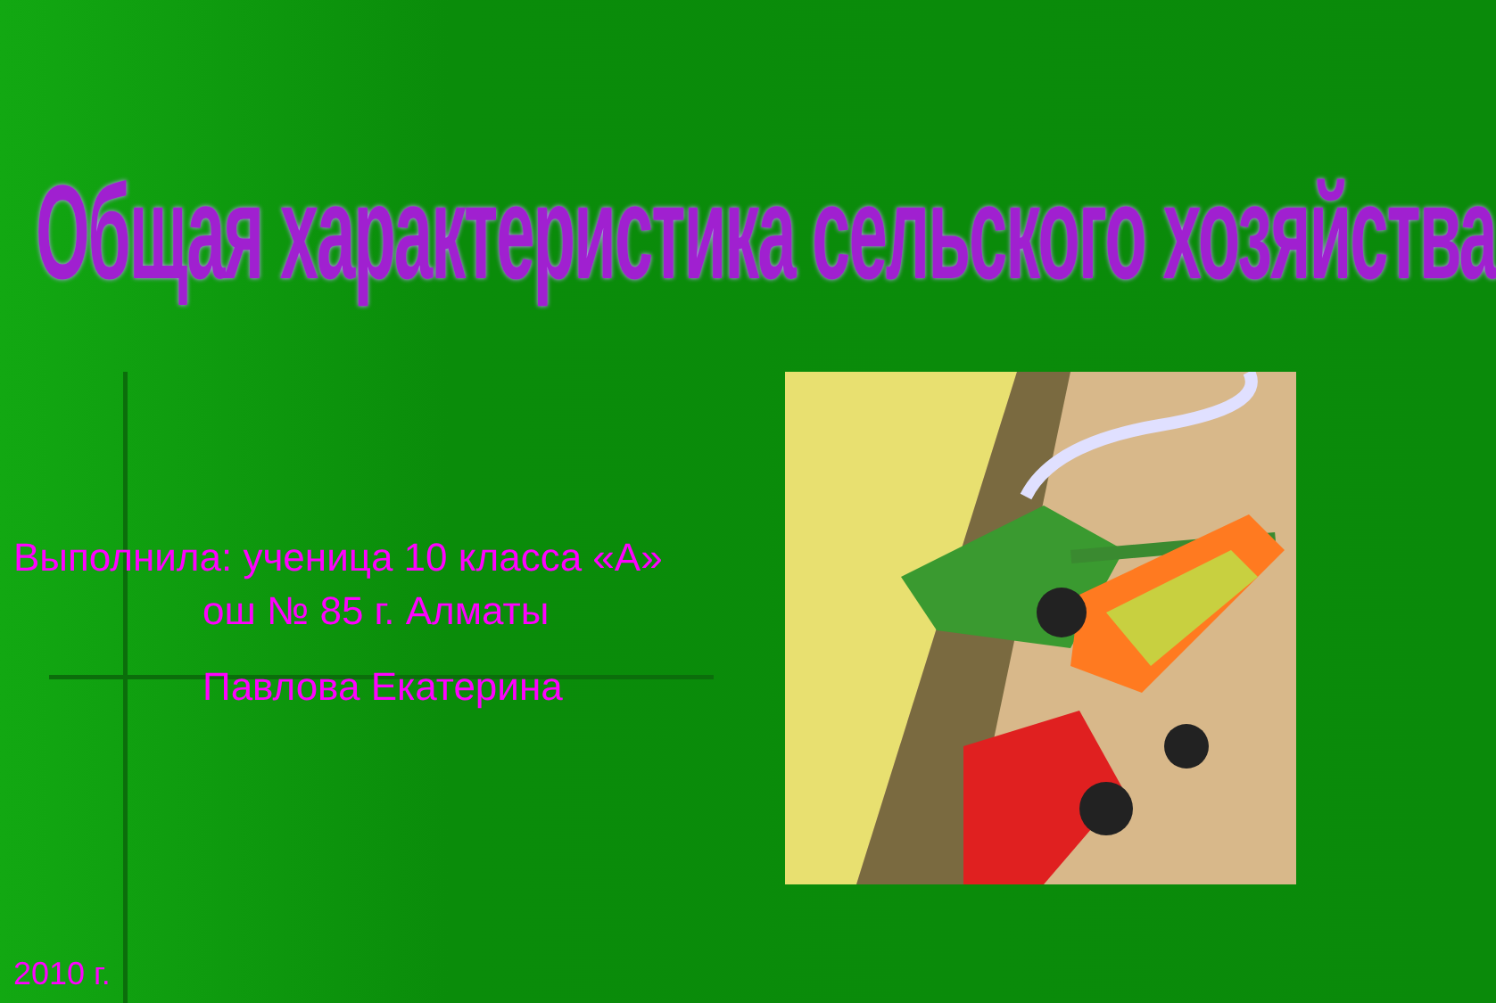Общая характеристика сельского хозяйства
Выполнила: ученица 10 класса «А»
ош № 85 г. Алматы
Павлова Екатерина
2010 г.